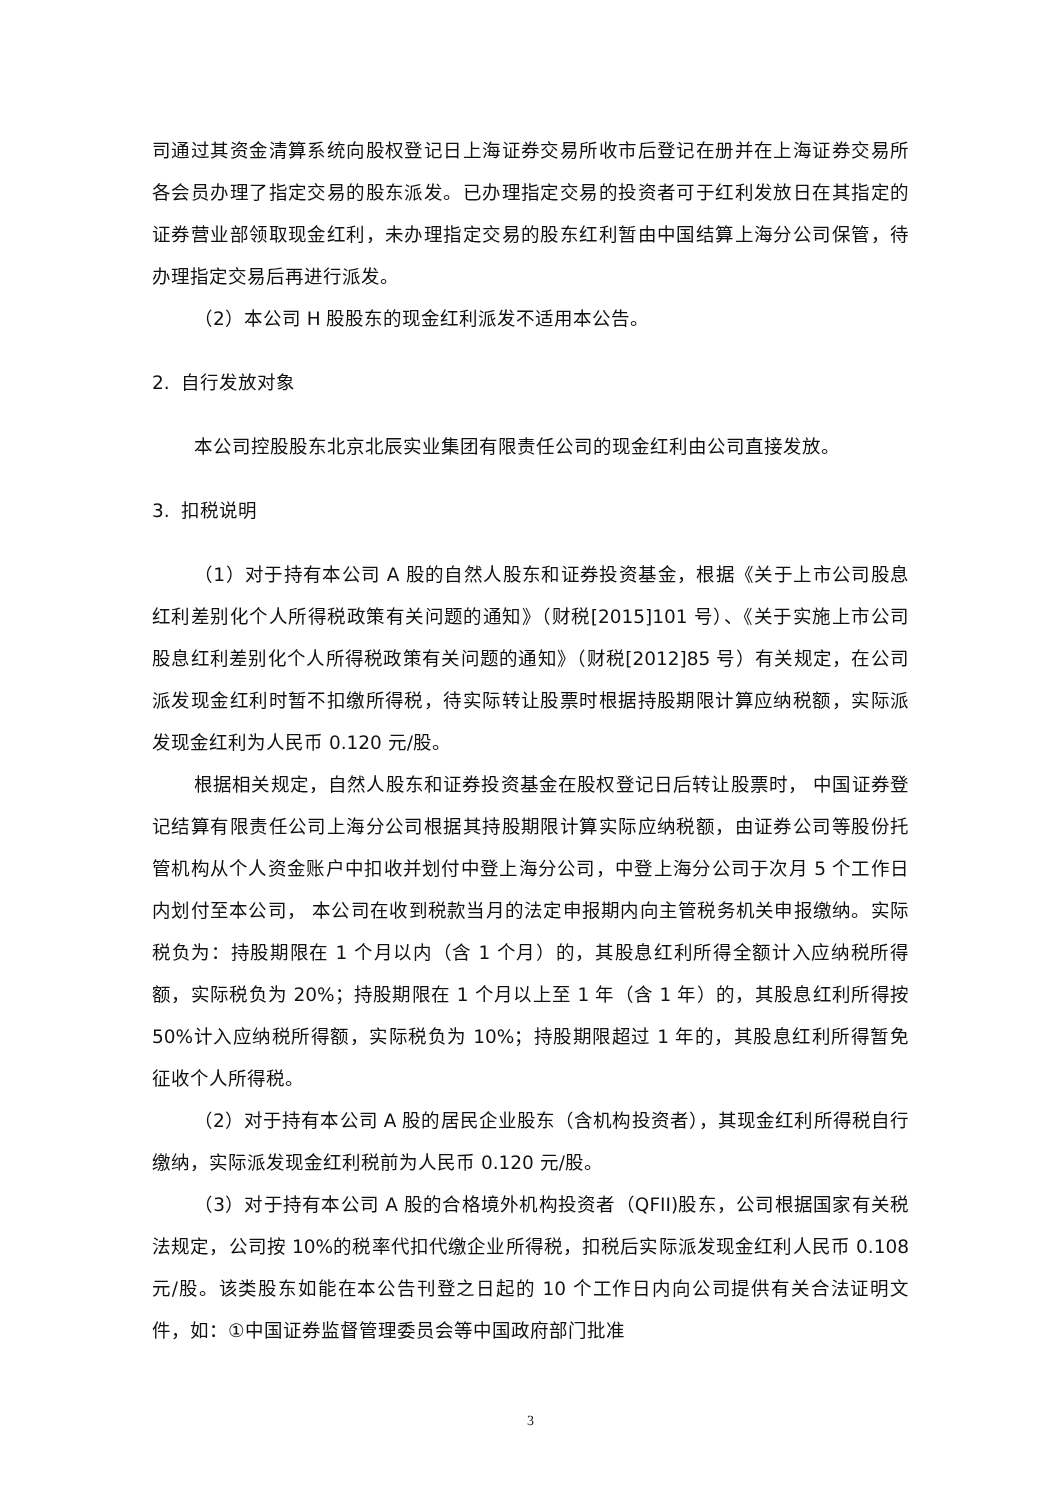司通过其资金清算系统向股权登记日上海证券交易所收市后登记在册并在上海证券交易所各会员办理了指定交易的股东派发。已办理指定交易的投资者可于红利发放日在其指定的证券营业部领取现金红利，未办理指定交易的股东红利暂由中国结算上海分公司保管，待办理指定交易后再进行派发。
（2）本公司 H 股股东的现金红利派发不适用本公告。
2. 自行发放对象
本公司控股股东北京北辰实业集团有限责任公司的现金红利由公司直接发放。
3. 扣税说明
（1）对于持有本公司 A 股的自然人股东和证券投资基金，根据《关于上市公司股息红利差别化个人所得税政策有关问题的通知》（财税[2015]101 号）、《关于实施上市公司股息红利差别化个人所得税政策有关问题的通知》（财税[2012]85 号）有关规定，在公司派发现金红利时暂不扣缴所得税，待实际转让股票时根据持股期限计算应纳税额，实际派发现金红利为人民币 0.120 元/股。
根据相关规定，自然人股东和证券投资基金在股权登记日后转让股票时， 中国证券登记结算有限责任公司上海分公司根据其持股期限计算实际应纳税额，由证券公司等股份托管机构从个人资金账户中扣收并划付中登上海分公司，中登上海分公司于次月 5 个工作日内划付至本公司， 本公司在收到税款当月的法定申报期内向主管税务机关申报缴纳。实际税负为：持股期限在 1 个月以内（含 1 个月）的，其股息红利所得全额计入应纳税所得额，实际税负为 20%；持股期限在 1 个月以上至 1 年（含 1 年）的，其股息红利所得按 50%计入应纳税所得额，实际税负为 10%；持股期限超过 1 年的，其股息红利所得暂免征收个人所得税。
（2）对于持有本公司 A 股的居民企业股东（含机构投资者），其现金红利所得税自行缴纳，实际派发现金红利税前为人民币 0.120 元/股。
（3）对于持有本公司 A 股的合格境外机构投资者（QFII)股东，公司根据国家有关税法规定，公司按 10%的税率代扣代缴企业所得税，扣税后实际派发现金红利人民币 0.108 元/股。该类股东如能在本公告刊登之日起的 10 个工作日内向公司提供有关合法证明文件，如：①中国证券监督管理委员会等中国政府部门批准
3